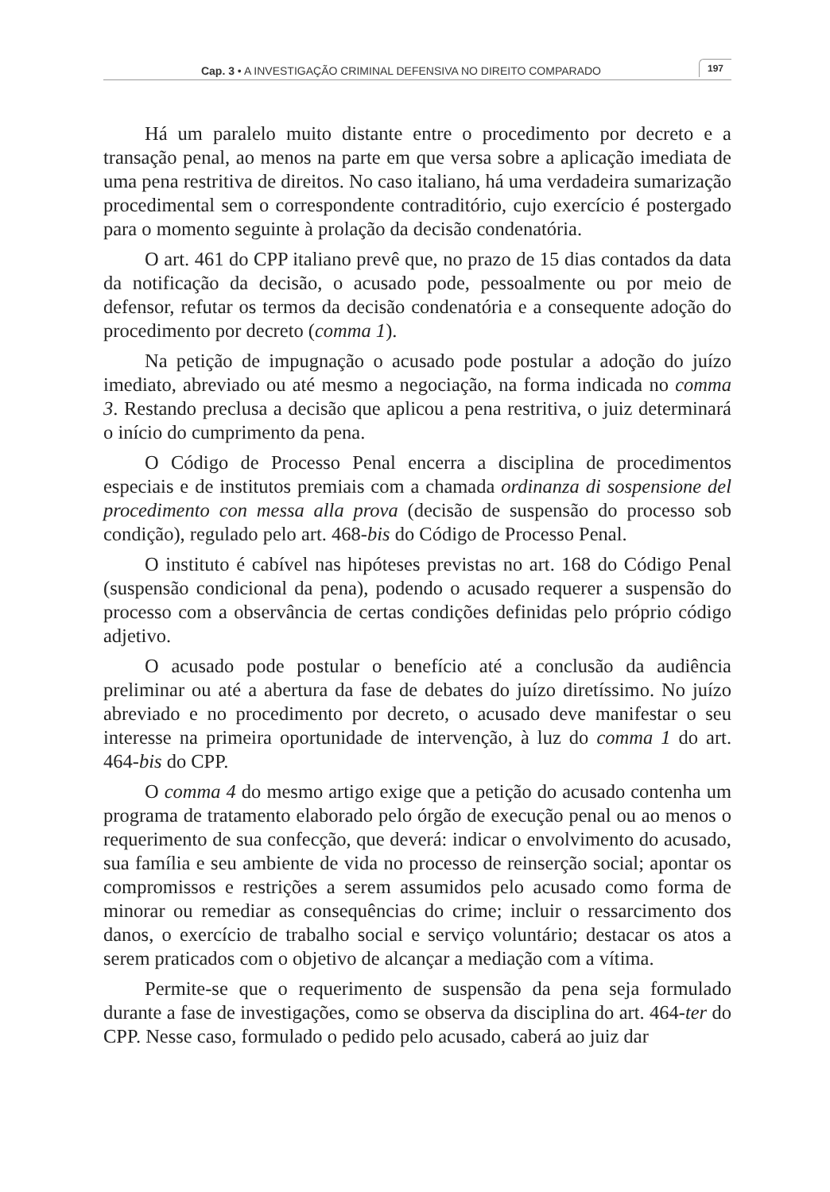Cap. 3 • A INVESTIGAÇÃO CRIMINAL DEFENSIVA NO DIREITO COMPARADO 197
Há um paralelo muito distante entre o procedimento por decreto e a transação penal, ao menos na parte em que versa sobre a aplicação imediata de uma pena restritiva de direitos. No caso italiano, há uma verdadeira sumarização procedimental sem o correspondente contraditório, cujo exercício é postergado para o momento seguinte à prolação da decisão condenatória.
O art. 461 do CPP italiano prevê que, no prazo de 15 dias contados da data da notificação da decisão, o acusado pode, pessoalmente ou por meio de defensor, refutar os termos da decisão condenatória e a consequente adoção do procedimento por decreto (comma 1).
Na petição de impugnação o acusado pode postular a adoção do juízo imediato, abreviado ou até mesmo a negociação, na forma indicada no comma 3. Restando preclusa a decisão que aplicou a pena restritiva, o juiz determinará o início do cumprimento da pena.
O Código de Processo Penal encerra a disciplina de procedimentos especiais e de institutos premiais com a chamada ordinanza di sospensione del procedimento con messa alla prova (decisão de suspensão do processo sob condição), regulado pelo art. 468-bis do Código de Processo Penal.
O instituto é cabível nas hipóteses previstas no art. 168 do Código Penal (suspensão condicional da pena), podendo o acusado requerer a suspensão do processo com a observância de certas condições definidas pelo próprio código adjetivo.
O acusado pode postular o benefício até a conclusão da audiência preliminar ou até a abertura da fase de debates do juízo diretíssimo. No juízo abreviado e no procedimento por decreto, o acusado deve manifestar o seu interesse na primeira oportunidade de intervenção, à luz do comma 1 do art. 464-bis do CPP.
O comma 4 do mesmo artigo exige que a petição do acusado contenha um programa de tratamento elaborado pelo órgão de execução penal ou ao menos o requerimento de sua confecção, que deverá: indicar o envolvimento do acusado, sua família e seu ambiente de vida no processo de reinserção social; apontar os compromissos e restrições a serem assumidos pelo acusado como forma de minorar ou remediar as consequências do crime; incluir o ressarcimento dos danos, o exercício de trabalho social e serviço voluntário; destacar os atos a serem praticados com o objetivo de alcançar a mediação com a vítima.
Permite-se que o requerimento de suspensão da pena seja formulado durante a fase de investigações, como se observa da disciplina do art. 464-ter do CPP. Nesse caso, formulado o pedido pelo acusado, caberá ao juiz dar